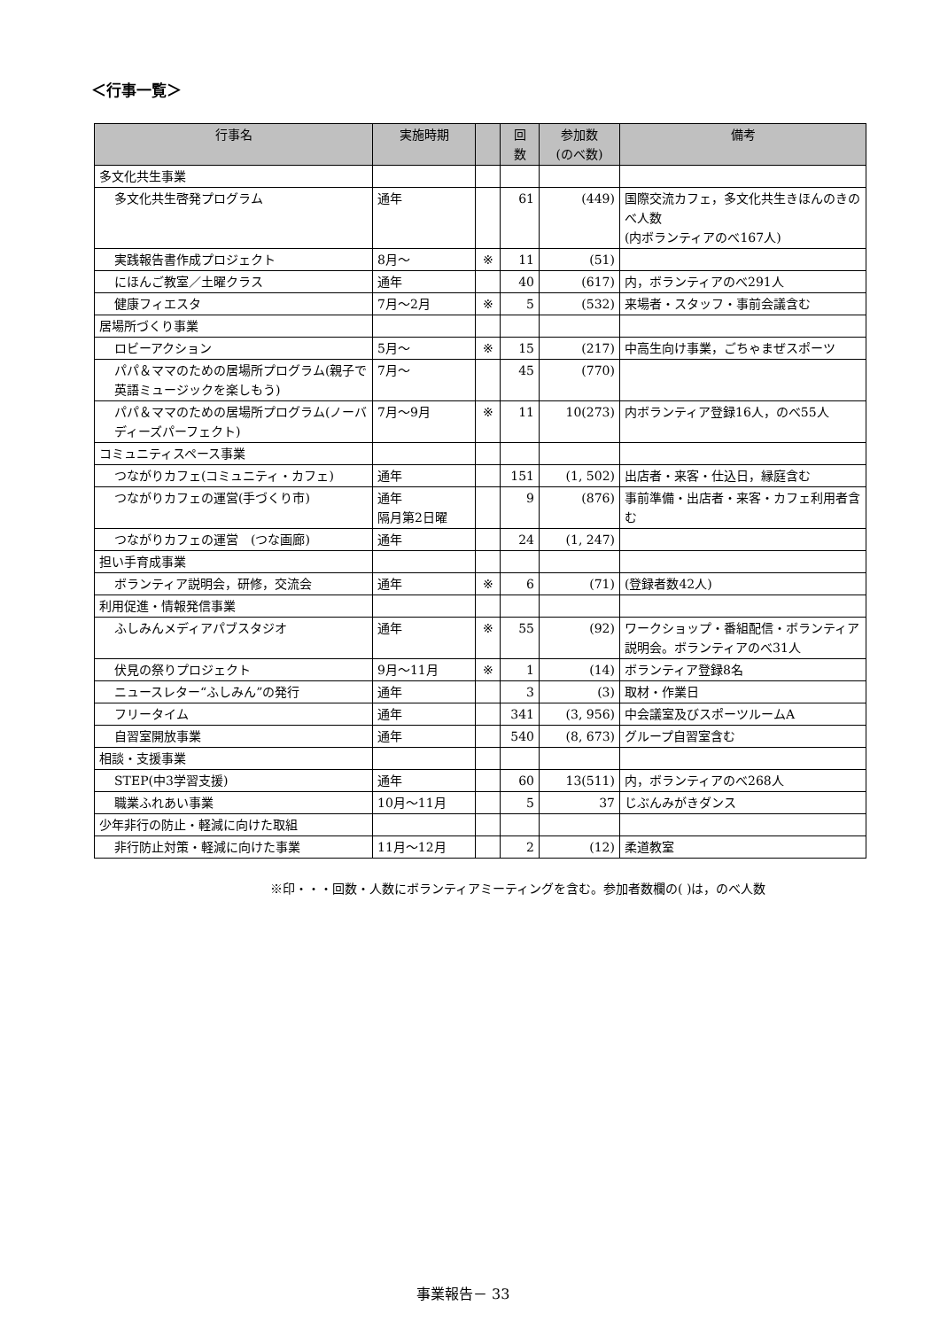＜行事一覧＞
| 行事名 | 実施時期 | | 回 数 | 参加数 (のべ数) | 備考 |
| --- | --- | --- | --- | --- | --- |
| 多文化共生事業 | | | | | |
| 多文化共生啓発プログラム | 通年 | | 61 | (449) | 国際交流カフェ，多文化共生きほんのきのべ人数 (内ボランティアのべ167人) |
| 実践報告書作成プロジェクト | 8月～ | ※ | 11 | (51) | |
| にほんご教室／土曜クラス | 通年 | | 40 | (617) | 内，ボランティアのべ291人 |
| 健康フィエスタ | 7月～2月 | ※ | 5 | (532) | 来場者・スタッフ・事前会議含む |
| 居場所づくり事業 | | | | | |
| ロビーアクション | 5月～ | ※ | 15 | (217) | 中高生向け事業，ごちゃまぜスポーツ |
| パパ＆ママのための居場所プログラム(親子で英語ミュージックを楽しもう) | 7月～ | | 45 | (770) | |
| パパ＆ママのための居場所プログラム(ノーバディーズパーフェクト) | 7月～9月 | ※ | 11 | 10(273) | 内ボランティア登録16人，のべ55人 |
| コミュニティスペース事業 | | | | | |
| つながりカフェ(コミュニティ・カフェ) | 通年 | | 151 | (1, 502) | 出店者・来客・仕込日，縁庭含む |
| つながりカフェの運営(手づくり市) | 通年 隔月第2日曜 | | 9 | (876) | 事前準備・出店者・来客・カフェ利用者含む |
| つながりカフェの運営 (つな画廊) | 通年 | | 24 | (1, 247) | |
| 担い手育成事業 | | | | | |
| ボランティア説明会，研修，交流会 | 通年 | ※ | 6 | (71) | (登録者数42人) |
| 利用促進・情報発信事業 | | | | | |
| ふしみんメディアパブスタジオ | 通年 | ※ | 55 | (92) | ワークショップ・番組配信・ボランティア説明会。ボランティアのべ31人 |
| 伏見の祭りプロジェクト | 9月～11月 | ※ | 1 | (14) | ボランティア登録8名 |
| ニュースレター“ふしみん”の発行 | 通年 | | 3 | (3) | 取材・作業日 |
| フリータイム | 通年 | | 341 | (3, 956) | 中会議室及びスポーツルームA |
| 自習室開放事業 | 通年 | | 540 | (8, 673) | グループ自習室含む |
| 相談・支援事業 | | | | | |
| STEP(中3学習支援) | 通年 | | 60 | 13(511) | 内，ボランティアのべ268人 |
| 職業ふれあい事業 | 10月～11月 | | 5 | 37 | じぶんみがきダンス |
| 少年非行の防止・軽減に向けた取組 | | | | | |
| 非行防止対策・軽減に向けた事業 | 11月～12月 | | 2 | (12) | 柔道教室 |
※印・・・回数・人数にボランティアミーティングを含む。参加者数欄の( )は，のべ人数
事業報告－ 33